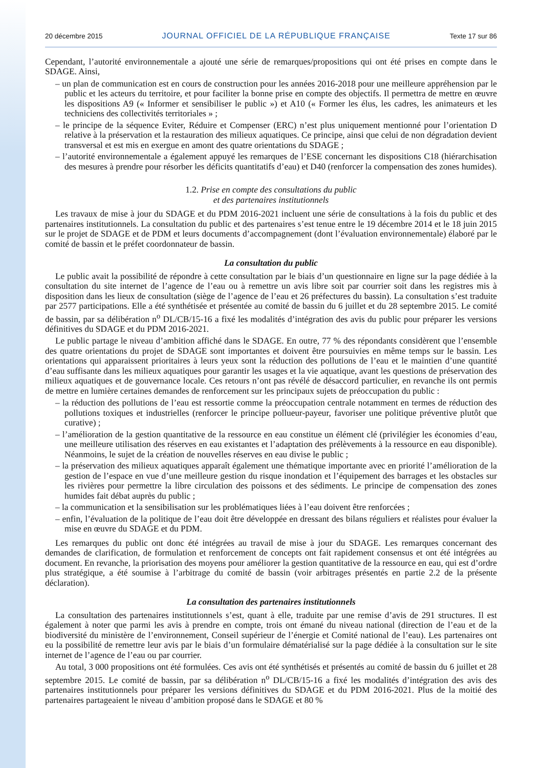20 décembre 2015 JOURNAL OFFICIEL DE LA RÉPUBLIQUE FRANÇAISE Texte 17 sur 86
Cependant, l’autorité environnementale a ajouté une série de remarques/propositions qui ont été prises en compte dans le SDAGE. Ainsi,
– un plan de communication est en cours de construction pour les années 2016-2018 pour une meilleure appréhension par le public et les acteurs du territoire, et pour faciliter la bonne prise en compte des objectifs. Il permettra de mettre en œuvre les dispositions A9 (« Informer et sensibiliser le public ») et A10 (« Former les élus, les cadres, les animateurs et les techniciens des collectivités territoriales » ;
– le principe de la séquence Eviter, Réduire et Compenser (ERC) n’est plus uniquement mentionné pour l’orientation D relative à la préservation et la restauration des milieux aquatiques. Ce principe, ainsi que celui de non dégradation devient transversal et est mis en exergue en amont des quatre orientations du SDAGE ;
– l’autorité environnementale a également appuyé les remarques de l’ESE concernant les dispositions C18 (hiérarchisation des mesures à prendre pour résorber les déficits quantitatifs d’eau) et D40 (renforcer la compensation des zones humides).
1.2. Prise en compte des consultations du public
et des partenaires institutionnels
Les travaux de mise à jour du SDAGE et du PDM 2016-2021 incluent une série de consultations à la fois du public et des partenaires institutionnels. La consultation du public et des partenaires s’est tenue entre le 19 décembre 2014 et le 18 juin 2015 sur le projet de SDAGE et de PDM et leurs documents d’accompagnement (dont l’évaluation environnementale) élaboré par le comité de bassin et le préfet coordonnateur de bassin.
La consultation du public
Le public avait la possibilité de répondre à cette consultation par le biais d’un questionnaire en ligne sur la page dédiée à la consultation du site internet de l’agence de l’eau ou à remettre un avis libre soit par courrier soit dans les registres mis à disposition dans les lieux de consultation (siège de l’agence de l’eau et 26 préfectures du bassin). La consultation s’est traduite par 2577 participations. Elle a été synthétisée et présentée au comité de bassin du 6 juillet et du 28 septembre 2015. Le comité de bassin, par sa délibération n<sup>o</sup> DL/CB/15-16 a fixé les modalités d’intégration des avis du public pour préparer les versions définitives du SDAGE et du PDM 2016-2021.
Le public partage le niveau d’ambition affiché dans le SDAGE. En outre, 77 % des répondants considèrent que l’ensemble des quatre orientations du projet de SDAGE sont importantes et doivent être poursuivies en même temps sur le bassin. Les orientations qui apparaissent prioritaires à leurs yeux sont la réduction des pollutions de l’eau et le maintien d’une quantité d’eau suffisante dans les milieux aquatiques pour garantir les usages et la vie aquatique, avant les questions de préservation des milieux aquatiques et de gouvernance locale. Ces retours n’ont pas révélé de désaccord particulier, en revanche ils ont permis de mettre en lumière certaines demandes de renforcement sur les principaux sujets de préoccupation du public :
– la réduction des pollutions de l’eau est ressortie comme la préoccupation centrale notamment en termes de réduction des pollutions toxiques et industrielles (renforcer le principe pollueur-payeur, favoriser une politique préventive plutôt que curative) ;
– l’amélioration de la gestion quantitative de la ressource en eau constitue un élément clé (privilégier les économies d’eau, une meilleure utilisation des réserves en eau existantes et l’adaptation des prélèvements à la ressource en eau disponible). Néanmoins, le sujet de la création de nouvelles réserves en eau divise le public ;
– la préservation des milieux aquatiques apparaît également une thématique importante avec en priorité l’amélioration de la gestion de l’espace en vue d’une meilleure gestion du risque inondation et l’équipement des barrages et les obstacles sur les rivières pour permettre la libre circulation des poissons et des sédiments. Le principe de compensation des zones humides fait débat auprès du public ;
– la communication et la sensibilisation sur les problématiques liées à l’eau doivent être renforcées ;
– enfin, l’évaluation de la politique de l’eau doit être développée en dressant des bilans réguliers et réalistes pour évaluer la mise en œuvre du SDAGE et du PDM.
Les remarques du public ont donc été intégrées au travail de mise à jour du SDAGE. Les remarques concernant des demandes de clarification, de formulation et renforcement de concepts ont fait rapidement consensus et ont été intégrées au document. En revanche, la priorisation des moyens pour améliorer la gestion quantitative de la ressource en eau, qui est d’ordre plus stratégique, a été soumise à l’arbitrage du comité de bassin (voir arbitrages présentés en partie 2.2 de la présente déclaration).
La consultation des partenaires institutionnels
La consultation des partenaires institutionnels s’est, quant à elle, traduite par une remise d’avis de 291 structures. Il est également à noter que parmi les avis à prendre en compte, trois ont émané du niveau national (direction de l’eau et de la biodiversité du ministère de l’environnement, Conseil supérieur de l’énergie et Comité national de l’eau). Les partenaires ont eu la possibilité de remettre leur avis par le biais d’un formulaire dématérialisé sur la page dédiée à la consultation sur le site internet de l’agence de l’eau ou par courrier.
Au total, 3 000 propositions ont été formulées. Ces avis ont été synthétisés et présentés au comité de bassin du 6 juillet et 28 septembre 2015. Le comité de bassin, par sa délibération n<sup>o</sup> DL/CB/15-16 a fixé les modalités d’intégration des avis des partenaires institutionnels pour préparer les versions définitives du SDAGE et du PDM 2016-2021. Plus de la moitié des partenaires partageaient le niveau d’ambition proposé dans le SDAGE et 80 %